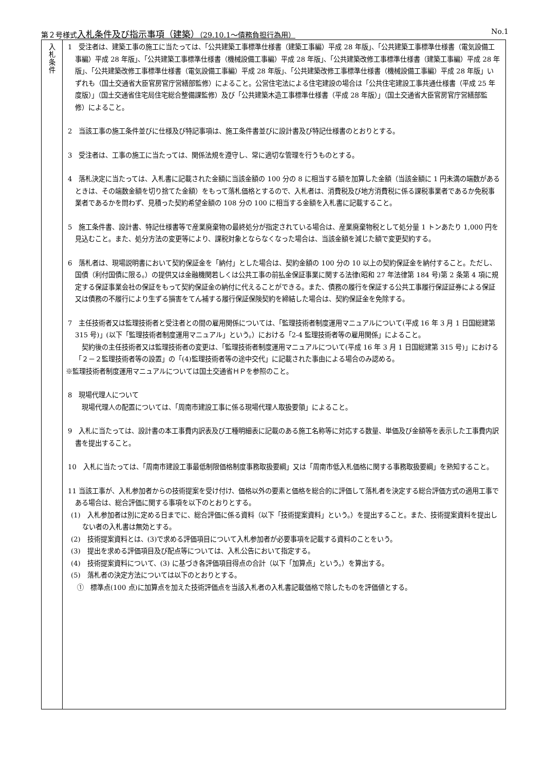第２号様式入札条件及び指示事項（建築）（29.10.1～債務負担行為用） No.1
| 入 札 条 件 | 1 受注者は、建築工事の施工に当たっては、「公共建築工事標準仕様書（建築工事編）平成 28 年版」、「公共建築工事標準仕様書（電気設備工事編）平成 28 年版」、「公共建築工事標準仕様書（機械設備工事編）平成 28 年版」、「公共建築改修工事標準仕様書（建築工事編）平成 28 年版」、「公共建築改修工事標準仕様書（電気設備工事編）平成 28 年版」、「公共建築改修工事標準仕様書（機械設備工事編）平成 28 年版」いずれも（国土交通省大臣官房官庁営繕部監修）によること。公営住宅法による住宅建設の場合は「公共住宅建設工事共通仕様書（平成 25 年度版）」（国土交通省住宅局住宅総合整備課監修）及び「公共建築木造工事標準仕様書（平成 28 年版）」（国土交通省大臣官房官庁営繕部監修）によること。 2 当該工事の施工条件並びに仕様及び特記事項は、施工条件書並びに設計書及び特記仕様書のとおりとする。 3 受注者は、工事の施工に当たっては、関係法規を遵守し、常に適切な管理を行うものとする。 4 落札決定に当たっては、入札書に記載された金額に当該金額の 100 分の 8 に相当する額を加算した金額（当該金額に 1 円未満の端数があるときは、その端数金額を切り捨てた金額）をもって落札価格とするので、入札者は、消費税及び地方消費税に係る課税事業者であるか免税事業者であるかを問わず、見積った契約希望金額の 108 分の 100 に相当する金額を入札書に記載すること。 5 施工条件書、設計書、特記仕様書等で産業廃棄物の最終処分が指定されている場合は、産業廃棄物税として処分量 1 トンあたり 1,000 円を見込むこと。また、処分方法の変更等により、課税対象とならなくなった場合は、当該金額を減じた額で変更契約する。 6 落札者は、現場説明書において契約保証金を「納付」とした場合は、契約金額の 100 分の 10 以上の契約保証金を納付すること。ただし、国債（利付国債に限る。）の提供又は金融機関若しくは公共工事の前払金保証事業に関する法律(昭和 27 年法律第 184 号)第 2 条第 4 項に規定する保証事業会社の保証をもって契約保証金の納付に代えることができる。また、債務の履行を保証する公共工事履行保証証券による保証又は債務の不履行により生ずる損害をてん補する履行保証保険契約を締結した場合は、契約保証金を免除する。 7 主任技術者又は監理技術者と受注者との間の雇用関係については、「監理技術者制度運用マニュアルについて(平成 16 年 3 月 1 日国総建第 315 号)」(以下「監理技術者制度運用マニュアル」という。）における「2-4 監理技術者等の雇用関係」によること。 契約後の主任技術者又は監理技術者の変更は、「監理技術者制度運用マニュアルについて(平成 16 年 3 月 1 日国総建第 315 号)」における「２－２監理技術者等の設置」の「(4)監理技術者等の途中交代」に記載された事由による場合のみ認める。 ※監理技術者制度運用マニュアルについては国土交通省ＨＰを参照のこと。 8 現場代理人について 現場代理人の配置については、「周南市建設工事に係る現場代理人取扱要領」によること。 9 入札に当たっては、設計書の本工事費内訳表及び工種明細表に記載のある施工名称等に対応する数量、単価及び金額等を表示した工事費内訳書を提出すること。 10 入札に当たっては、「周南市建設工事最低制限価格制度事務取扱要綱」又は「周南市低入札価格に関する事務取扱要綱」を熟知すること。 11 当該工事が、入札参加者からの技術提案を受け付け、価格以外の要素と価格を総合的に評価して落札者を決定する総合評価方式の適用工事である場合は、総合評価に関する事項を以下のとおりとする。 (1) 入札参加者は別に定める日までに、総合評価に係る資料（以下「技術提案資料」という。）を提出すること。また、技術提案資料を提出しない者の入札書は無効とする。 (2) 技術提案資料とは、(3)で求める評価項目について入札参加者が必要事項を記載する資料のことをいう。 (3) 提出を求める評価項目及び配点等については、入札公告において指定する。 (4) 技術提案資料について、(3) に基づき各評価項目得点の合計（以下「加算点」という。）を算出する。 (5) 落札者の決定方法については以下のとおりとする。 ① 標準点(100 点)に加算点を加えた技術評価点を当該入札者の入札書記載価格で除したものを評価値とする。 |